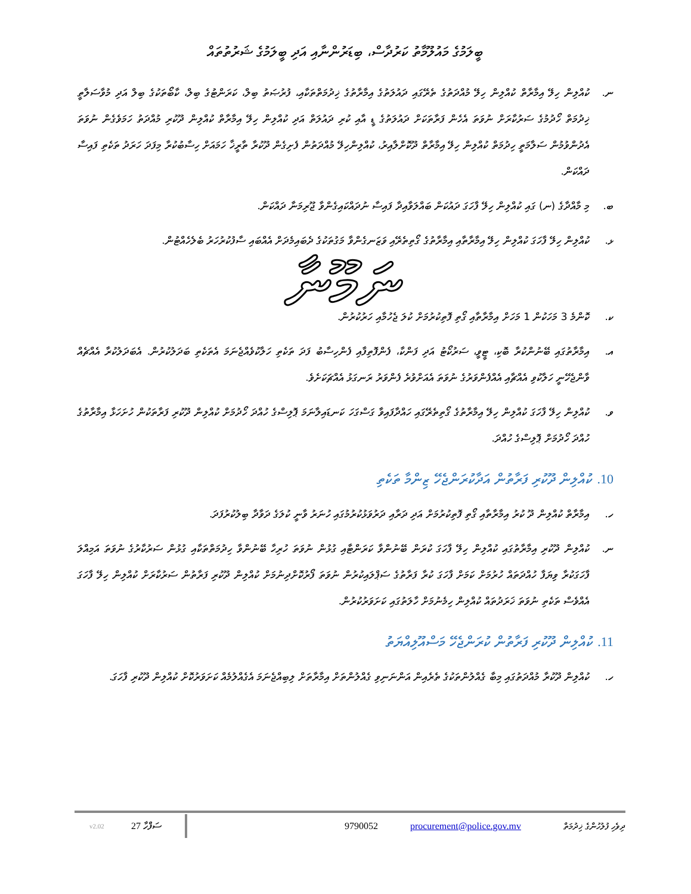ބީލަމުގެ މައުލޫމާތު ކަރުދާސް، ބިޑަރުންނާއި އަދި ބީލަމުގެ ޝަރުތުތައް
ނ. ކުއްލިން ހިލޭ އިމާރާތް ކުއްލިން ހިލޭ މުއްދަތުގެ ތެރޭގައި ދައުލަތުގެ އިމާރާތުގެ ޚިދުމަތްތަކާއި، ފުރުޞަތު ބިލް، ކަރަންޓުގެ ބިލް، ކާބޯތަކުގެ ބިލް އަދި މުވާސަލާތީ ޚިދުމަތް ހޯދުމުގެ ސަރުކާރަށް ނުވަތަ އެހެން ފަރާތަކަށް ދައުލަތުގެ ޑީ އާއި ކުރި ދައުލަތް އަދި ކުއްލިން ހިލޭ އިމާރާތް ކުއްލިން ދޫކުރި މުއްދަތު ހަމަވެގެން ނުވަތަ އެދުންވުމުން ސަލާމަތީ ހިދުމަތް ކުއްލިން ހިލޭ އިމާރާތް ދޫކޮށްލާއިރު، ކުއްލިންހިލޭ މުއްދަތުން ފެށިގެން ދޫކުރާ ތާރީޚާ ހަމައަށް ހިސާބުކުރާ މިފަދަ ހަރަދު ތަކެތި ފައިސާ ދައްކަން.
ބ. މި މާއްދާގެ (ނ) ގައި ކުއްލިން ހިލޭ ފާހަގަ ދައުކަން ބައްލަވާއިދާ ފައިސާ ނުދައްކައިގެންވާ ޖޫރިމަނާ ދައްކަން.
ޅ. ކުއްލިން ހިލޭ ފާހަގަ ކުއްލިން ހިލޭ އިމާރާތާއި އިމާރާތުގެ ގޯތިތެރޭއި ވަޒަނގެންވާ މަގުތަކުގެ ދެބައިމެދަށް އެއްބައި ސާފުކުރުހަރު ބެލެހެއްޓުން.
ނަމޫނާ
ކ. ކޮންމެ 3 މަހަކުން 1 މަހަށް އިމާރާތާއި ގޯތި ފޮތިކުރުމަށް ކުލަ ޖެހުމާއި ހަރުކުރުން.
އ. އިމާރާތުގައި ބޭނުންކުރާ ބޮކި، ޓީވީ، ސަރުކޯޓު އަދި ފަންކާ، ފެންފޮތިފާއި ފެންހިސާބު ފަދަ ތަކެތި ހަލާކުވެއްޖެނަމަ އެތަކެތި ބަދަލުކުރުން. އެބަދަލުކުރާ އެއްޗެއް ވާންޖެހޭނީ ހަލާކުވި އެއްޗާއި އެއްފެންވަރުގެ ނުވަތަ އެއަށްވުރެ ފެންވަރު ރަނގަޅު އެއްޗަކަށެވެ.
ވ. ކުއްލިން ހިލޭ ފާހަގަ ކުއްލިން ހިލޭ އިމާރާތުގެ ގޯތިތެރޭގައި ހައްދާފައިވާ ގަސްގަހަ ކަނޑައިލާނަމަ ޕޮލިސްގެ ހުއްދަ ހޯދުމަށް ކުއްލިން ދޫކުރި ފަރާތަކުން ހުށަހަޅާ އިމާރާތުގެ ހުއްދަ ހޯދުމަށް ޕޮލިސްގެ ހުއްދަ.
10. ކުއްލިން ދޫކުރި ފަރާތުން އަދާކުރަންޖެހޭ ޒިންމާ ތަކެތި
ހ. އިމާރާތް ކުއްލިން ދޫ ކުރު އިމާރާތާއި ގޯތި ފޮތިކުރުމަށް އަދި ދަރާއި ދަރުވަޅުކުރުމުގައި ހުނަރު ވާނީ ކުލަގެ ދަވާދާ ބިލުކުރުފަދަ.
ނ. ކުއްލިން ދޫކުރި އިމާރާތުގައި ކުއްލިން ހިލޭ ފާހަގަ ކުރަން ބޭނުންވާ ކަރަންޓާއި ގުޅުން ނުވަތަ ހުރިހާ ބޭނުންވާ ހިދުމަތްތަކާއި ގުޅުން ސަރުކާރުގެ ނުވަތަ އަމިއްލަ ފާހަގަކުރާ ވިޔަފާ ހުއްދަތައް ހުރުމަށް ކަމަށް ފާހަގަ ކުރާ ފަރާތުގެ ސަޕްލައިކުރުން ނުވަތަ ފޯރުކޮށްދިނުމަށް ކުއްލިން ދޫކުރި ފަރާތުން ސަރުކާރަށް ކުއްލިން ހިލޭ ފާހަގަ އެއްވެސް ތަކެތި ނުވަތަ ޚަރަދުތައް ކުއްލިން ހިމެނުމަށް ހާލަތުގައި ކަށަވަރުކުރުން.
11. ކުއްލިން ދޫކުރި ފަރާތުން ކުރަންޖެހޭ މަސްއޫލިއްޔަތު
ހ. ކުއްލިން ދޫކުރާ މުއްދަތުގައި މިބާ ގެއްލުންތަކުގެ ތެރެއިން އަންނަނިވި ގެއްލުންތަށް އިމާރާތަށް ލިބިއްޖެނަމަ އެގެއްލުމެއް ކަށަވަރުކޮށް ކުއްލިން ދޫކުރި ފާހަގަ.
v2.02 27 ސަފްހާ 9790052 procurement@police.gov.mv ދިވެހި ފުލުހުންގެ ޚިދުމަތް